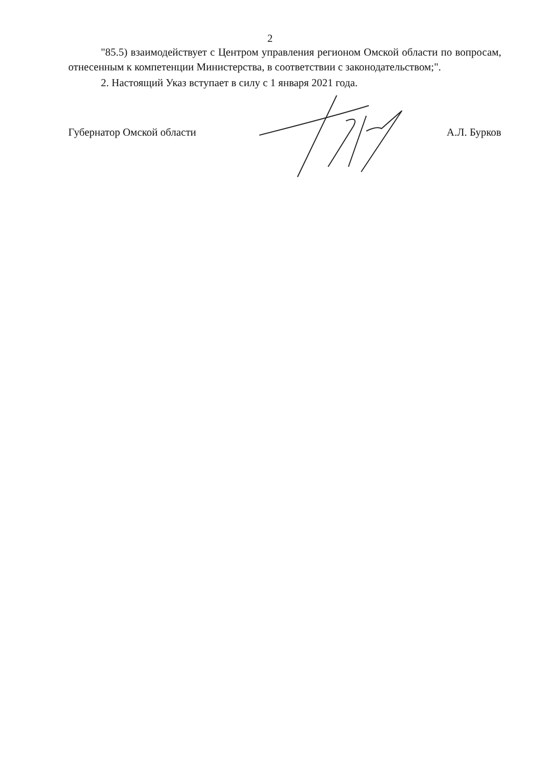2
"85.5) взаимодействует с Центром управления регионом Омской области по вопросам, отнесенным к компетенции Министерства, в соответствии с законодательством;".
2. Настоящий Указ вступает в силу с 1 января 2021 года.
Губернатор Омской области А.Л. Бурков